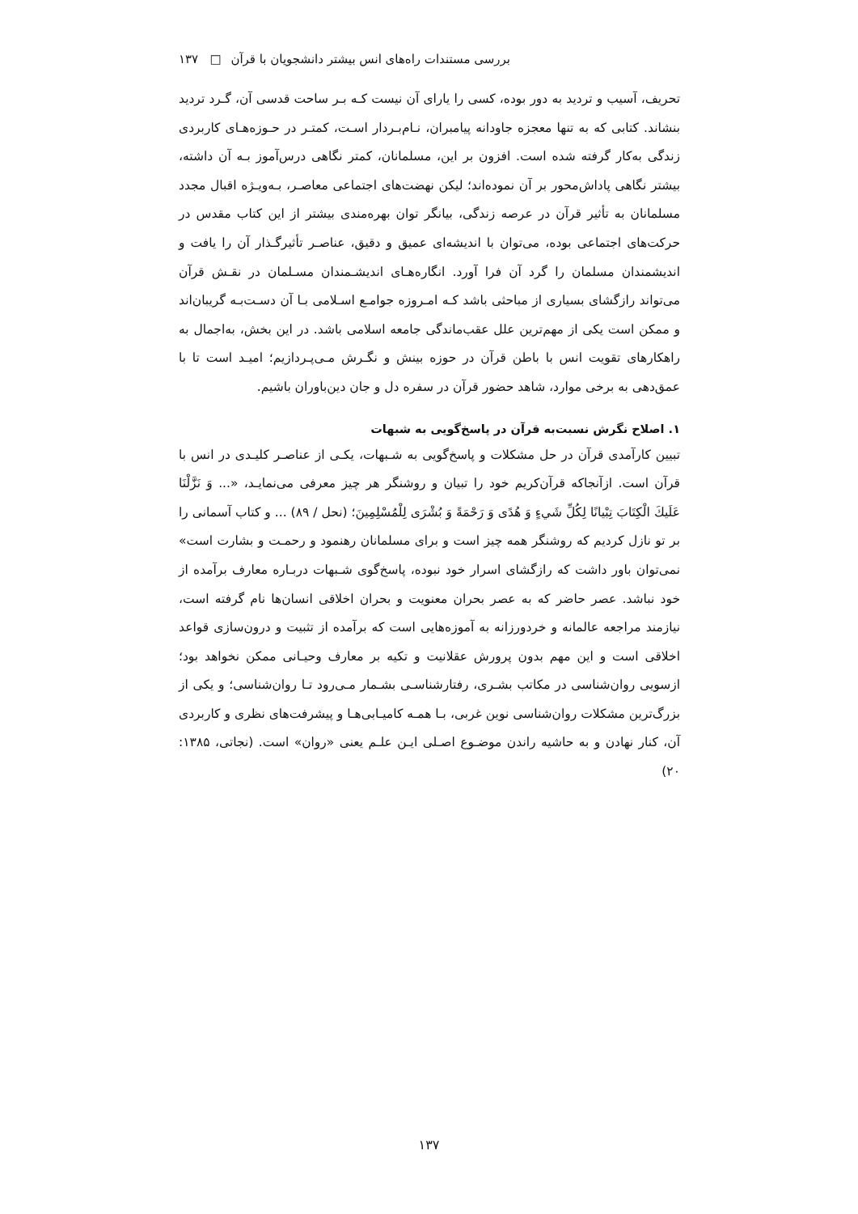بررسی مستندات راه‌های انس بیشتر دانشجویان با قرآن □ ۱۳۷
تحریف، آسیب و تردید به دور بوده، کسی را یارای آن نیست کـه بـر ساحت قدسی آن، گـرد تردید بنشاند. کتابی که به تنها معجزه جاودانه پیامبران، نـام‌بـردار اسـت، کمتـر در حـوزه‌هـای کاربردی زندگی به‌کار گرفته شده است. افزون بر این، مسلمانان، کمتر نگاهی درس‌آموز بـه آن داشته، بیشتر نگاهی پاداش‌محور بر آن نموده‌اند؛ لیکن نهضت‌های اجتماعی معاصـر، بـه‌ویـژه اقبال مجدد مسلمانان به تأثیر قرآن در عرصه زندگی، بیانگر توان بهره‌مندی بیشتر از این کتاب مقدس در حرکت‌های اجتماعی بوده، می‌توان با اندیشه‌ای عمیق و دقیق، عناصـر تأثیرگـذار آن را یافت و اندیشمندان مسلمان را گرد آن فرا آورد. انگاره‌هـای اندیشـمندان مسـلمان در نقـش قرآن می‌تواند رازگشای بسیاری از مباحثی باشد کـه امـروزه جوامـع اسـلامی بـا آن دسـت‌بـه گریبان‌اند و ممکن است یکی از مهم‌ترین علل عقب‌ماندگی جامعه اسلامی باشد. در این بخش، به‌اجمال به راهکارهای تقویت انس با باطن قرآن در حوزه بینش و نگـرش مـی‌پـردازیم؛ امیـد است تا با عمق‌دهی به برخی موارد، شاهد حضور قرآن در سفره دل و جان دین‌باوران باشیم.
۱. اصلاح نگرش نسبت‌به قرآن در پاسخ‌گویی به شبهات
تبیین کارآمدی قرآن در حل مشکلات و پاسخ‌گویی به شـبهات، یکـی از عناصـر کلیـدی در انس با قرآن است. ازآنجاکه قرآن‌کریم خود را تبیان و روشنگر هر چیز معرفی می‌نمایـد، «... وَ نَزَّلْنَا عَلَيكَ الْكِتَابَ تِبْيانًا لِكُلِّ شَيءٍ وَ هُدًى وَ رَحْمَةً وَ بُشْرَى لِلْمُسْلِمِينَ؛ (نحل / ۸۹) ... و کتاب آسمانی را بر تو نازل کردیم که روشنگر همه چیز است و برای مسلمانان رهنمود و رحمـت و بشارت است» نمی‌توان باور داشت که رازگشای اسرار خود نبوده، پاسخ‌گوی شـبهات دربـاره معارف برآمده از خود نباشد. عصر حاضر که به عصر بحران معنویت و بحران اخلاقی انسان‌ها نام گرفته است، نیازمند مراجعه عالمانه و خردورزانه به آموزه‌هایی است که برآمده از تثبیت و درون‌سازی قواعد اخلاقی است و این مهم بدون پرورش عقلانیت و تکیه بر معارف وحیـانی ممکن نخواهد بود؛ ازسویی روان‌شناسی در مکاتب بشـری، رفتارشناسـی بشـمار مـی‌رود تـا روان‌شناسی؛ و یکی از بزرگ‌ترین مشکلات روان‌شناسی نوین غربی، بـا همـه کامیـابی‌هـا و پیشرفت‌های نظری و کاربردی آن، کنار نهادن و به حاشیه راندن موضـوع اصـلی ایـن علـم یعنی «روان» است. (نجاتی، ۱۳۸۵: ۲۰)
۱۳۷